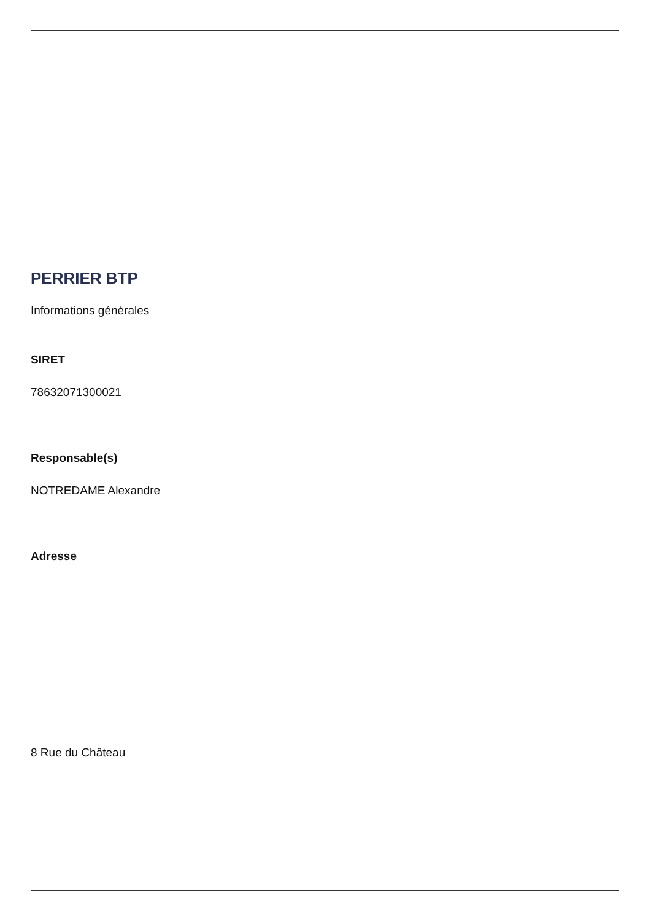PERRIER BTP
Informations générales
SIRET
78632071300021
Responsable(s)
NOTREDAME Alexandre
Adresse
8 Rue du Château